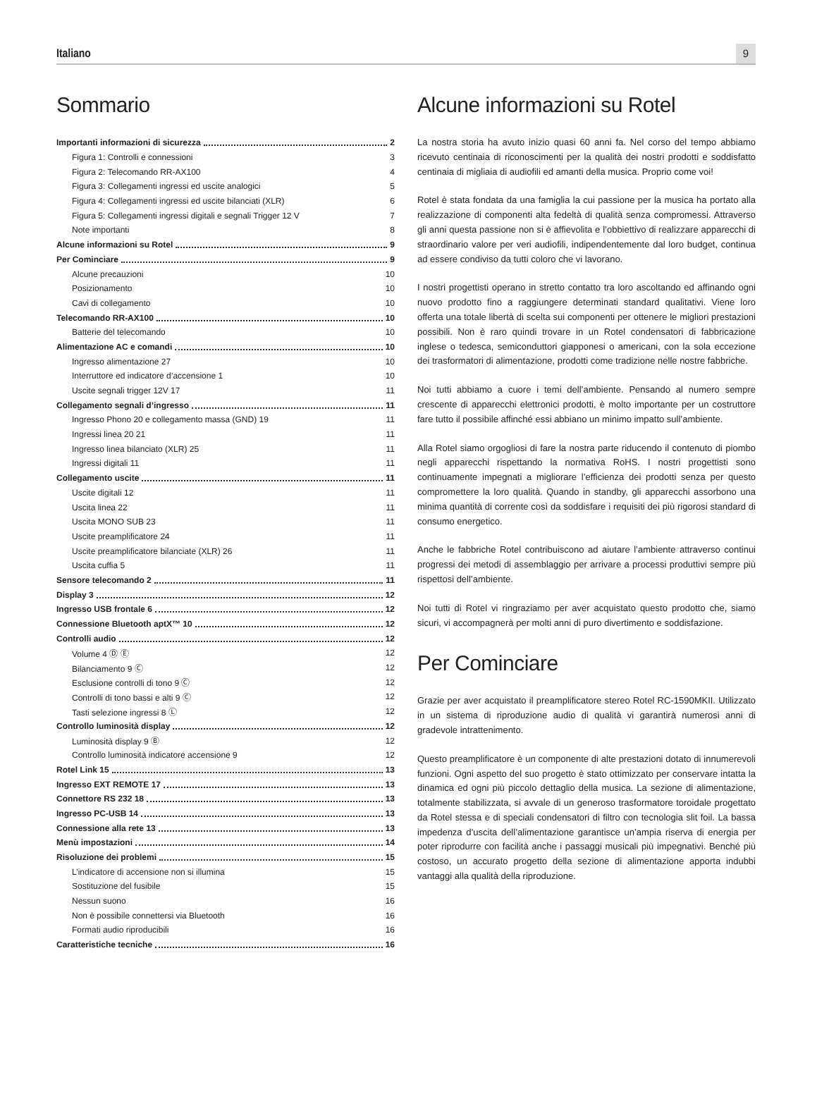Italiano 9
Sommario
Importanti informazioni di sicurezza 2
Figura 1: Controlli e connessioni 3
Figura 2: Telecomando RR-AX100 4
Figura 3: Collegamenti ingressi ed uscite analogici 5
Figura 4: Collegamenti ingressi ed uscite bilanciati (XLR) 6
Figura 5: Collegamenti ingressi digitali e segnali Trigger 12 V 7
Note importanti 8
Alcune informazioni su Rotel 9
Per Cominciare 9
Alcune precauzioni 10
Posizionamento 10
Cavi di collegamento 10
Telecomando RR-AX100 10
Batterie del telecomando 10
Alimentazione AC e comandi 10
Ingresso alimentazione 27 10
Interruttore ed indicatore d’accensione 1 10
Uscite segnali trigger 12V 17 11
Collegamento segnali d’ingresso 11
Ingresso Phono 20 e collegamento massa (GND) 19 11
Ingressi linea 20 21 11
Ingresso linea bilanciato (XLR) 25 11
Ingressi digitali 11 11
Collegamento uscite 11
Uscite digitali 12 11
Uscita linea 22 11
Uscita MONO SUB 23 11
Uscite preamplificatore 24 11
Uscite preamplificatore bilanciate (XLR) 26 11
Uscita cuffia 5 11
Sensore telecomando 2 11
Display 3 12
Ingresso USB frontale 6 12
Connessione Bluetooth aptX™ 10 12
Controlli audio 12
Volume 4 Ⓓ Ⓔ 12
Bilanciamento 9 Ⓒ 12
Esclusione controlli di tono 9 Ⓒ 12
Controlli di tono bassi e alti 9 Ⓒ 12
Tasti selezione ingressi 8 Ⓛ 12
Controllo luminosità display 12
Luminosità display 9 Ⓑ 12
Controllo luminosità indicatore accensione 9 12
Rotel Link 15 13
Ingresso EXT REMOTE 17 13
Connettore RS 232 18 13
Ingresso PC-USB 14 13
Connessione alla rete 13 13
Menù impostazioni 14
Risoluzione dei problemi 15
L’indicatore di accensione non si illumina 15
Sostituzione del fusibile 15
Nessun suono 16
Non è possibile connettersi via Bluetooth 16
Formati audio riproducibili 16
Caratteristiche tecniche 16
Alcune informazioni su Rotel
La nostra storia ha avuto inizio quasi 60 anni fa. Nel corso del tempo abbiamo ricevuto centinaia di riconoscimenti per la qualità dei nostri prodotti e soddisfatto centinaia di migliaia di audiofili ed amanti della musica. Proprio come voi!
Rotel è stata fondata da una famiglia la cui passione per la musica ha portato alla realizzazione di componenti alta fedeltà di qualità senza compromessi. Attraverso gli anni questa passione non si è affievolita e l’obbiettivo di realizzare apparecchi di straordinario valore per veri audiofili, indipendentemente dal loro budget, continua ad essere condiviso da tutti coloro che vi lavorano.
I nostri progettisti operano in stretto contatto tra loro ascoltando ed affinando ogni nuovo prodotto fino a raggiungere determinati standard qualitativi. Viene loro offerta una totale libertà di scelta sui componenti per ottenere le migliori prestazioni possibili. Non è raro quindi trovare in un Rotel condensatori di fabbricazione inglese o tedesca, semiconduttori giapponesi o americani, con la sola eccezione dei trasformatori di alimentazione, prodotti come tradizione nelle nostre fabbriche.
Noi tutti abbiamo a cuore i temi dell’ambiente. Pensando al numero sempre crescente di apparecchi elettronici prodotti, è molto importante per un costruttore fare tutto il possibile affinché essi abbiano un minimo impatto sull’ambiente.
Alla Rotel siamo orgogliosi di fare la nostra parte riducendo il contenuto di piombo negli apparecchi rispettando la normativa RoHS. I nostri progettisti sono continuamente impegnati a migliorare l’efficienza dei prodotti senza per questo compromettere la loro qualità. Quando in standby, gli apparecchi assorbono una minima quantità di corrente così da soddisfare i requisiti dei più rigorosi standard di consumo energetico.
Anche le fabbriche Rotel contribuiscono ad aiutare l’ambiente attraverso continui progressi dei metodi di assemblaggio per arrivare a processi produttivi sempre più rispettosi dell’ambiente.
Noi tutti di Rotel vi ringraziamo per aver acquistato questo prodotto che, siamo sicuri, vi accompagnerà per molti anni di puro divertimento e soddisfazione.
Per Cominciare
Grazie per aver acquistato il preamplificatore stereo Rotel RC-1590MKII. Utilizzato in un sistema di riproduzione audio di qualità vi garantirà numerosi anni di gradevole intrattenimento.
Questo preamplificatore è un componente di alte prestazioni dotato di innumerevoli funzioni. Ogni aspetto del suo progetto è stato ottimizzato per conservare intatta la dinamica ed ogni più piccolo dettaglio della musica. La sezione di alimentazione, totalmente stabilizzata, si avvale di un generoso trasformatore toroidale progettato da Rotel stessa e di speciali condensatori di filtro con tecnologia slit foil. La bassa impedenza d’uscita dell’alimentazione garantisce un’ampia riserva di energia per poter riprodurre con facilità anche i passaggi musicali più impegnativi. Benché più costoso, un accurato progetto della sezione di alimentazione apporta indubbi vantaggi alla qualità della riproduzione.